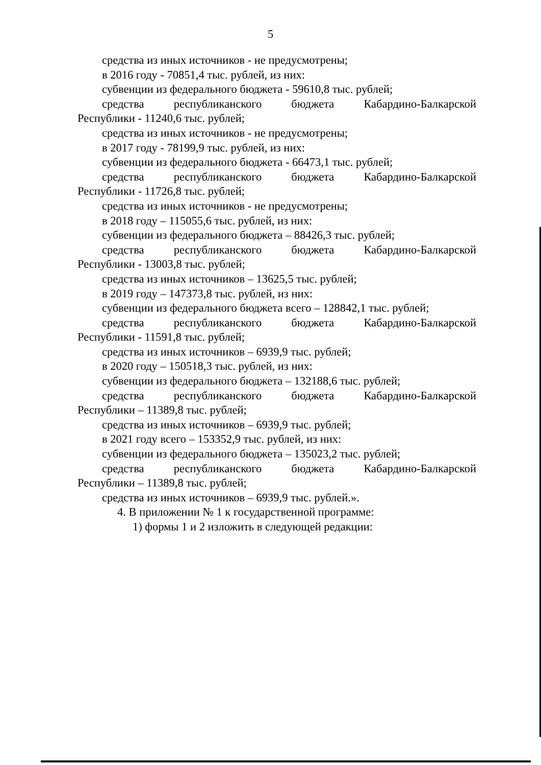5
средства из иных источников - не предусмотрены;
в 2016 году - 70851,4 тыс. рублей, из них:
субвенции из федерального бюджета - 59610,8 тыс. рублей;
средства республиканского бюджета Кабардино-Балкарской
Республики - 11240,6 тыс. рублей;
средства из иных источников - не предусмотрены;
в 2017 году - 78199,9 тыс. рублей, из них:
субвенции из федерального бюджета - 66473,1 тыс. рублей;
средства республиканского бюджета Кабардино-Балкарской
Республики - 11726,8 тыс. рублей;
средства из иных источников - не предусмотрены;
в 2018 году – 115055,6 тыс. рублей, из них:
субвенции из федерального бюджета – 88426,3 тыс. рублей;
средства республиканского бюджета Кабардино-Балкарской
Республики - 13003,8 тыс. рублей;
средства из иных источников – 13625,5 тыс. рублей;
в 2019 году – 147373,8 тыс. рублей, из них:
субвенции из федерального бюджета всего – 128842,1 тыс. рублей;
средства республиканского бюджета Кабардино-Балкарской
Республики - 11591,8 тыс. рублей;
средства из иных источников – 6939,9 тыс. рублей;
в 2020 году – 150518,3 тыс. рублей, из них:
субвенции из федерального бюджета – 132188,6 тыс. рублей;
средства республиканского бюджета Кабардино-Балкарской
Республики – 11389,8 тыс. рублей;
средства из иных источников – 6939,9 тыс. рублей;
в 2021 году всего – 153352,9 тыс. рублей, из них:
субвенции из федерального бюджета – 135023,2 тыс. рублей;
средства республиканского бюджета Кабардино-Балкарской
Республики – 11389,8 тыс. рублей;
средства из иных источников – 6939,9 тыс. рублей.».
4. В приложении № 1 к государственной программе:
1) формы 1 и 2 изложить в следующей редакции: